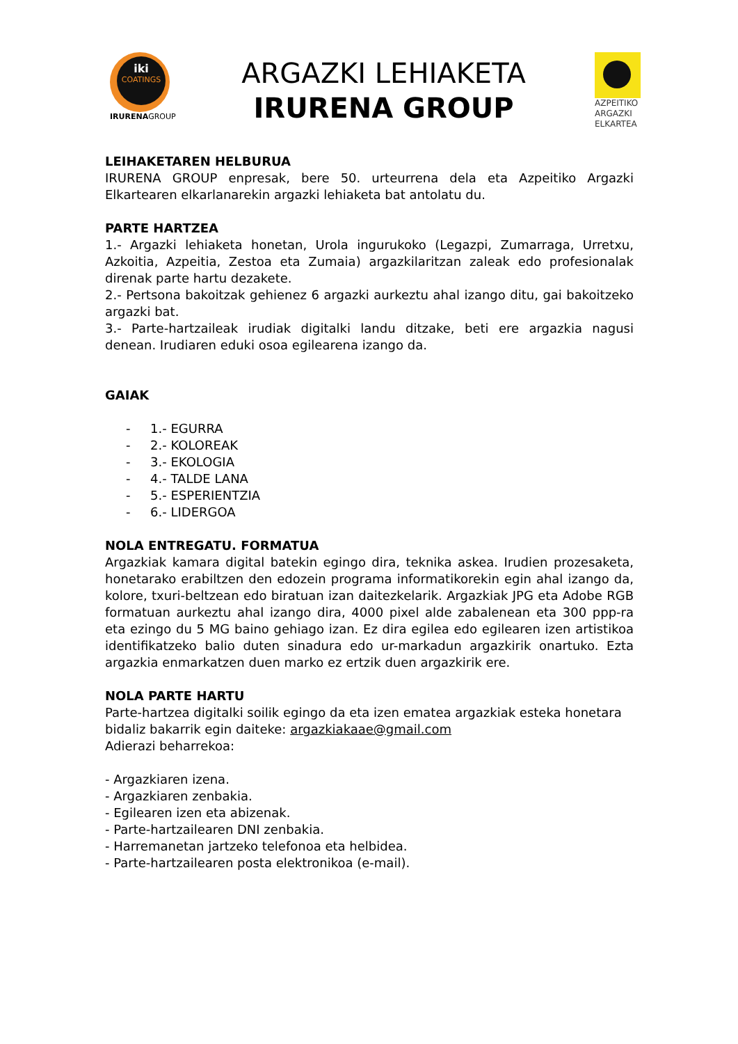iki
COATINGS
IRURENAGROUP
ARGAZKI LEHIAKETA
IRURENA GROUP
AZPEITIKO
ARGAZKI
ELKARTEA
LEIHAKETAREN HELBURUA
IRURENA GROUP enpresak, bere 50. urteurrena dela eta Azpeitiko Argazki Elkartearen elkarlanarekin argazki lehiaketa bat antolatu du.
PARTE HARTZEA
1.- Argazki lehiaketa honetan, Urola ingurukoko (Legazpi, Zumarraga, Urretxu, Azkoitia, Azpeitia, Zestoa eta Zumaia) argazkilaritzan zaleak edo profesionalak direnak parte hartu dezakete.
2.- Pertsona bakoitzak gehienez 6 argazki aurkeztu ahal izango ditu, gai bakoitzeko argazki bat.
3.- Parte-hartzaileak irudiak digitalki landu ditzake, beti ere argazkia nagusi denean. Irudiaren eduki osoa egilearena izango da.
GAIAK
- 1.- EGURRA
- 2.- KOLOREAK
- 3.- EKOLOGIA
- 4.- TALDE LANA
- 5.- ESPERIENTZIA
- 6.- LIDERGOA
NOLA ENTREGATU. FORMATUA
Argazkiak kamara digital batekin egingo dira, teknika askea. Irudien prozesaketa, honetarako erabiltzen den edozein programa informatikorekin egin ahal izango da, kolore, txuri-beltzean edo biratuan izan daitezkelarik. Argazkiak JPG eta Adobe RGB formatuan aurkeztu ahal izango dira, 4000 pixel alde zabalenean eta 300 ppp-ra eta ezingo du 5 MG baino gehiago izan. Ez dira egilea edo egilearen izen artistikoa identifikatzeko balio duten sinadura edo ur-markadun argazkirik onartuko. Ezta argazkia enmarkatzen duen marko ez ertzik duen argazkirik ere.
NOLA PARTE HARTU
Parte-hartzea digitalki soilik egingo da eta izen ematea argazkiak esteka honetara bidaliz bakarrik egin daiteke: argazkiakaae@gmail.com
Adierazi beharrekoa:
- Argazkiaren izena.
- Argazkiaren zenbakia.
- Egilearen izen eta abizenak.
- Parte-hartzailearen DNI zenbakia.
- Harremanetan jartzeko telefonoa eta helbidea.
- Parte-hartzailearen posta elektronikoa (e-mail).